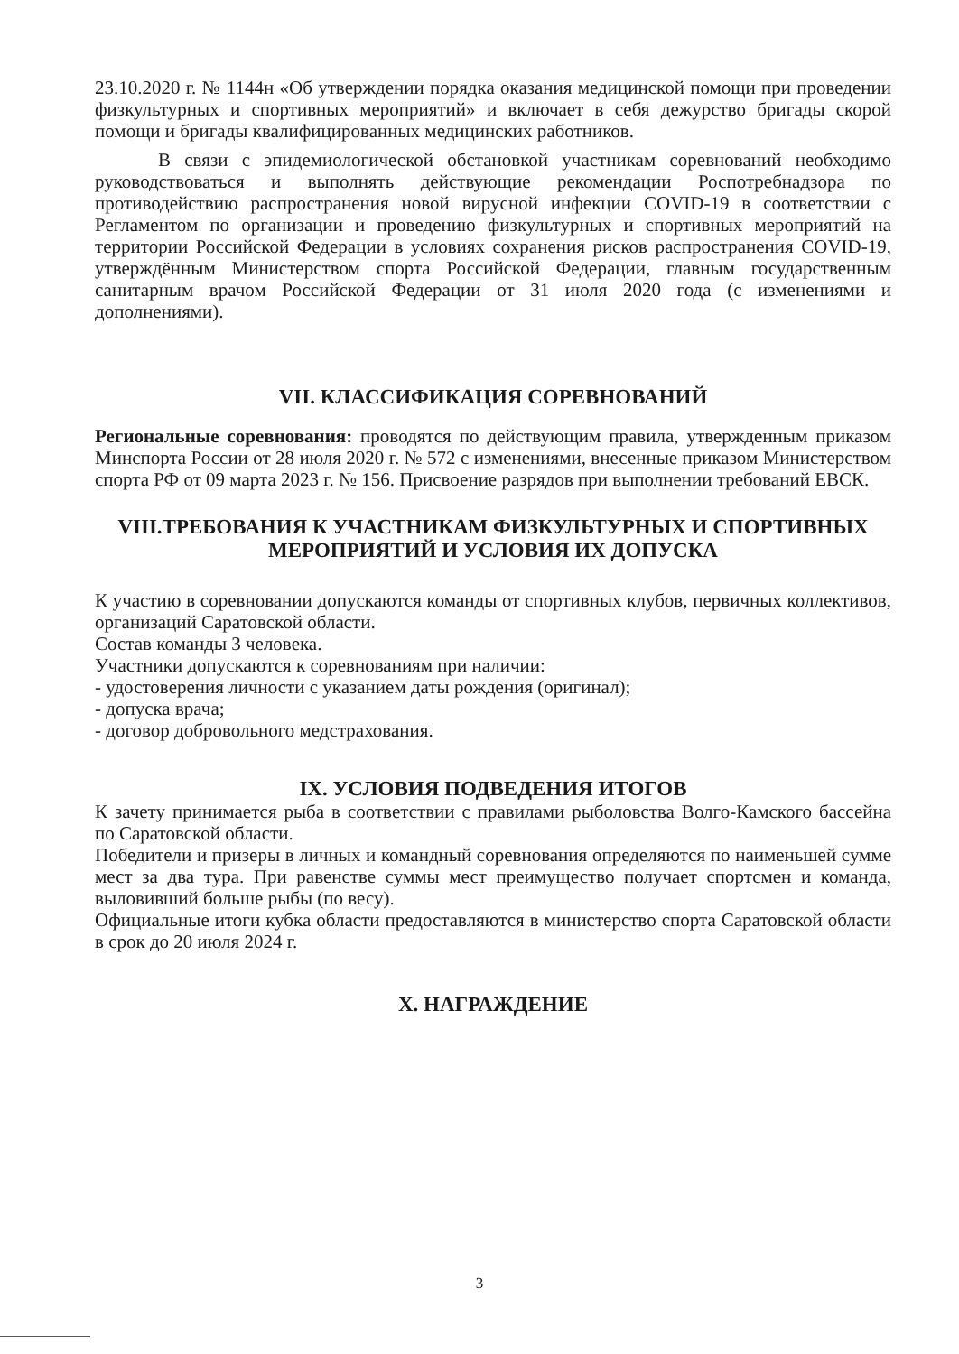23.10.2020 г. № 1144н «Об утверждении порядка оказания медицинской помощи при проведении физкультурных и спортивных мероприятий» и включает в себя дежурство бригады скорой помощи и бригады квалифицированных медицинских работников.
В связи с эпидемиологической обстановкой участникам соревнований необходимо руководствоваться и выполнять действующие рекомендации Роспотребнадзора по противодействию распространения новой вирусной инфекции COVID-19 в соответствии с Регламентом по организации и проведению физкультурных и спортивных мероприятий на территории Российской Федерации в условиях сохранения рисков распространения COVID-19, утверждённым Министерством спорта Российской Федерации, главным государственным санитарным врачом Российской Федерации от 31 июля 2020 года (с изменениями и дополнениями).
VII. КЛАССИФИКАЦИЯ СОРЕВНОВАНИЙ
Региональные соревнования: проводятся по действующим правила, утвержденным приказом Минспорта России от 28 июля 2020 г. № 572 с изменениями, внесенные приказом Министерством спорта РФ от 09 марта 2023 г. № 156. Присвоение разрядов при выполнении требований ЕВСК.
VIII.ТРЕБОВАНИЯ К УЧАСТНИКАМ ФИЗКУЛЬТУРНЫХ И СПОРТИВНЫХ МЕРОПРИЯТИЙ И УСЛОВИЯ ИХ ДОПУСКА
К участию в соревновании допускаются команды от спортивных клубов, первичных коллективов, организаций Саратовской области.
Состав команды 3 человека.
Участники допускаются к соревнованиям при наличии:
- удостоверения личности с указанием даты рождения (оригинал);
- допуска врача;
- договор добровольного медстрахования.
IX. УСЛОВИЯ ПОДВЕДЕНИЯ ИТОГОВ
К зачету принимается рыба в соответствии с правилами рыболовства Волго-Камского бассейна по Саратовской области.
Победители и призеры в личных и командный соревнования определяются по наименьшей сумме мест за два тура. При равенстве суммы мест преимущество получает спортсмен и команда, выловивший больше рыбы (по весу).
Официальные итоги кубка области предоставляются в министерство спорта Саратовской области в срок до 20 июля 2024 г.
X. НАГРАЖДЕНИЕ
3